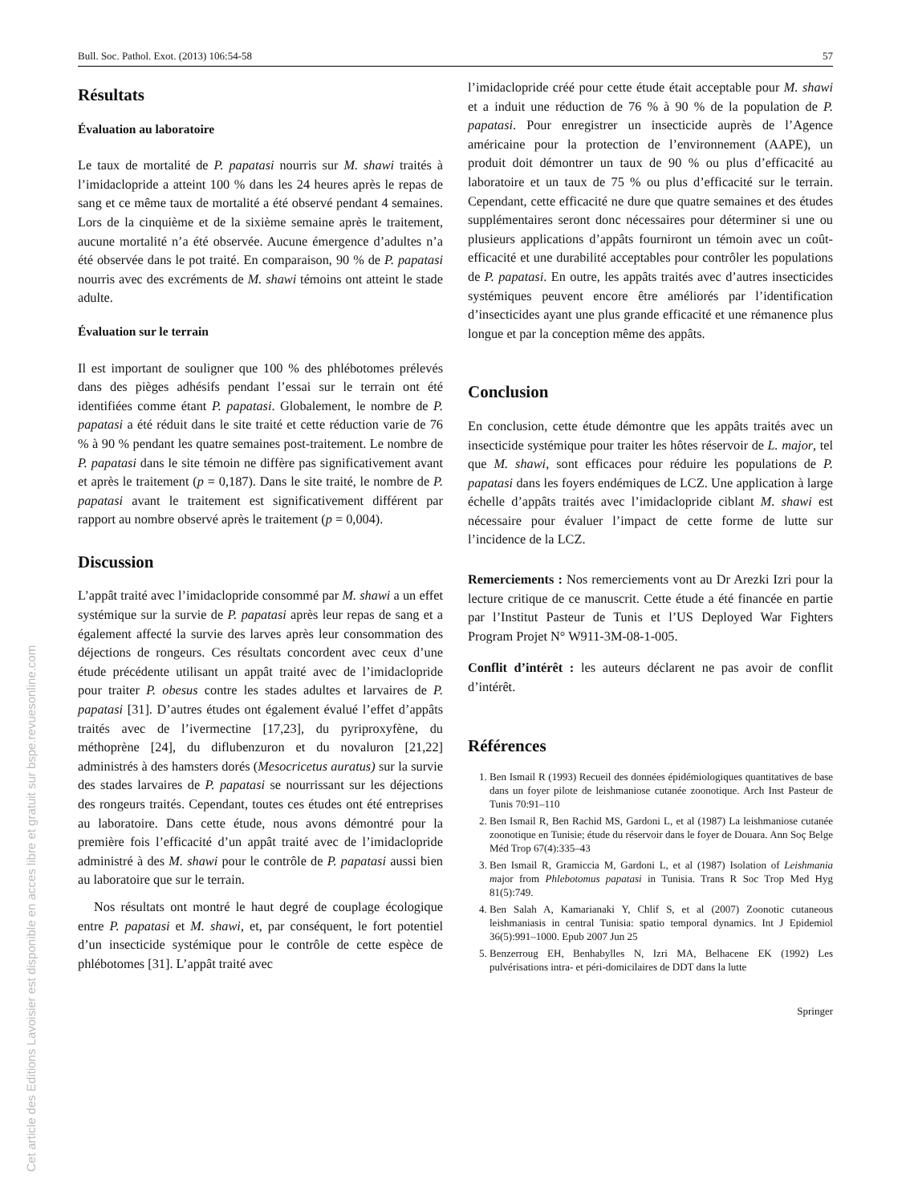Bull. Soc. Pathol. Exot. (2013) 106:54-58 57
Résultats
Évaluation au laboratoire
Le taux de mortalité de P. papatasi nourris sur M. shawi traités à l’imidaclopride a atteint 100 % dans les 24 heures après le repas de sang et ce même taux de mortalité a été observé pendant 4 semaines. Lors de la cinquième et de la sixième semaine après le traitement, aucune mortalité n’a été observée. Aucune émergence d’adultes n’a été observée dans le pot traité. En comparaison, 90 % de P. papatasi nourris avec des excréments de M. shawi témoins ont atteint le stade adulte.
Évaluation sur le terrain
Il est important de souligner que 100 % des phlébotomes prélevés dans des pièges adhésifs pendant l’essai sur le terrain ont été identifiées comme étant P. papatasi. Globalement, le nombre de P. papatasi a été réduit dans le site traité et cette réduction varie de 76 % à 90 % pendant les quatre semaines post-traitement. Le nombre de P. papatasi dans le site témoin ne diffère pas significativement avant et après le traitement (p = 0,187). Dans le site traité, le nombre de P. papatasi avant le traitement est significativement différent par rapport au nombre observé après le traitement (p = 0,004).
Discussion
L’appât traité avec l’imidaclopride consommé par M. shawi a un effet systémique sur la survie de P. papatasi après leur repas de sang et a également affecté la survie des larves après leur consommation des déjections de rongeurs. Ces résultats concordent avec ceux d’une étude précédente utilisant un appât traité avec de l’imidaclopride pour traiter P. obesus contre les stades adultes et larvaires de P. papatasi [31]. D’autres études ont également évalué l’effet d’appâts traités avec de l’ivermectine [17,23], du pyriproxyfène, du méthoprène [24], du diflubenzuron et du novaluron [21,22] administrés à des hamsters dorés (Mesocricetus auratus) sur la survie des stades larvaires de P. papatasi se nourrissant sur les déjections des rongeurs traités. Cependant, toutes ces études ont été entreprises au laboratoire. Dans cette étude, nous avons démontré pour la première fois l’efficacité d’un appât traité avec de l’imidaclopride administré à des M. shawi pour le contrôle de P. papatasi aussi bien au laboratoire que sur le terrain.
Nos résultats ont montré le haut degré de couplage écologique entre P. papatasi et M. shawi, et, par conséquent, le fort potentiel d’un insecticide systémique pour le contrôle de cette espèce de phlébotomes [31]. L’appât traité avec
l’imidaclopride créé pour cette étude était acceptable pour M. shawi et a induit une réduction de 76 % à 90 % de la population de P. papatasi. Pour enregistrer un insecticide auprès de l’Agence américaine pour la protection de l’environnement (AAPE), un produit doit démontrer un taux de 90 % ou plus d’efficacité au laboratoire et un taux de 75 % ou plus d’efficacité sur le terrain. Cependant, cette efficacité ne dure que quatre semaines et des études supplémentaires seront donc nécessaires pour déterminer si une ou plusieurs applications d’appâts fourniront un témoin avec un coût-efficacité et une durabilité acceptables pour contrôler les populations de P. papatasi. En outre, les appâts traités avec d’autres insecticides systémiques peuvent encore être améliorés par l’identification d’insecticides ayant une plus grande efficacité et une rémanence plus longue et par la conception même des appâts.
Conclusion
En conclusion, cette étude démontre que les appâts traités avec un insecticide systémique pour traiter les hôtes réservoir de L. major, tel que M. shawi, sont efficaces pour réduire les populations de P. papatasi dans les foyers endémiques de LCZ. Une application à large échelle d’appâts traités avec l’imidaclopride ciblant M. shawi est nécessaire pour évaluer l’impact de cette forme de lutte sur l’incidence de la LCZ.
Remerciements : Nos remerciements vont au Dr Arezki Izri pour la lecture critique de ce manuscrit. Cette étude a été financée en partie par l’Institut Pasteur de Tunis et l’US Deployed War Fighters Program Projet N° W911-3M-08-1-005.
Conflit d’intérêt : les auteurs déclarent ne pas avoir de conflit d’intérêt.
Références
1. Ben Ismail R (1993) Recueil des données épidémiologiques quantitatives de base dans un foyer pilote de leishmaniose cutanée zoonotique. Arch Inst Pasteur de Tunis 70:91–110
2. Ben Ismail R, Ben Rachid MS, Gardoni L, et al (1987) La leishmaniose cutanée zoonotique en Tunisie; étude du réservoir dans le foyer de Douara. Ann Soç Belge Méd Trop 67(4):335–43
3. Ben Ismail R, Gramiccia M, Gardoni L, et al (1987) Isolation of Leishmania major from Phlebotomus papatasi in Tunisia. Trans R Soc Trop Med Hyg 81(5):749.
4. Ben Salah A, Kamarianaki Y, Chlif S, et al (2007) Zoonotic cutaneous leishmaniasis in central Tunisia: spatio temporal dynamics. Int J Epidemiol 36(5):991–1000. Epub 2007 Jun 25
5. Benzerroug EH, Benhabylles N, Izri MA, Belhacene EK (1992) Les pulvérisations intra- et péri-domicilaires de DDT dans la lutte
Springer
Cet article des Editions Lavoisier est disponible en acces libre et gratuit sur bspe.revuesonline.com